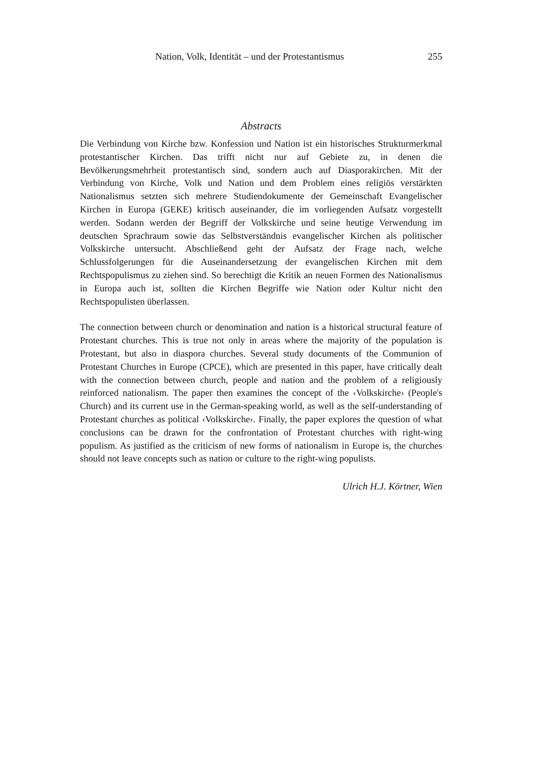Nation, Volk, Identität – und der Protestantismus 255
Abstracts
Die Verbindung von Kirche bzw. Konfession und Nation ist ein historisches Strukturmerkmal protestantischer Kirchen. Das trifft nicht nur auf Gebiete zu, in denen die Bevölkerungsmehrheit protestantisch sind, sondern auch auf Diasporakirchen. Mit der Verbindung von Kirche, Volk und Nation und dem Problem eines religiös verstärkten Nationalismus setzten sich mehrere Studiendokumente der Gemeinschaft Evangelischer Kirchen in Europa (GEKE) kritisch auseinander, die im vorliegenden Aufsatz vorgestellt werden. Sodann werden der Begriff der Volkskirche und seine heutige Verwendung im deutschen Sprachraum sowie das Selbstverständnis evangelischer Kirchen als politischer Volkskirche untersucht. Abschließend geht der Aufsatz der Frage nach, welche Schlussfolgerungen für die Auseinandersetzung der evangelischen Kirchen mit dem Rechtspopulismus zu ziehen sind. So berechtigt die Kritik an neuen Formen des Nationalismus in Europa auch ist, sollten die Kirchen Begriffe wie Nation oder Kultur nicht den Rechtspopulisten überlassen.
The connection between church or denomination and nation is a historical structural feature of Protestant churches. This is true not only in areas where the majority of the population is Protestant, but also in diaspora churches. Several study documents of the Communion of Protestant Churches in Europe (CPCE), which are presented in this paper, have critically dealt with the connection between church, people and nation and the problem of a religiously reinforced nationalism. The paper then examines the concept of the ‹Volkskirche› (People's Church) and its current use in the German-speaking world, as well as the self-understanding of Protestant churches as political ‹Volkskirche›. Finally, the paper explores the question of what conclusions can be drawn for the confrontation of Protestant churches with right-wing populism. As justified as the criticism of new forms of nationalism in Europe is, the churches should not leave concepts such as nation or culture to the right-wing populists.
Ulrich H.J. Körtner, Wien